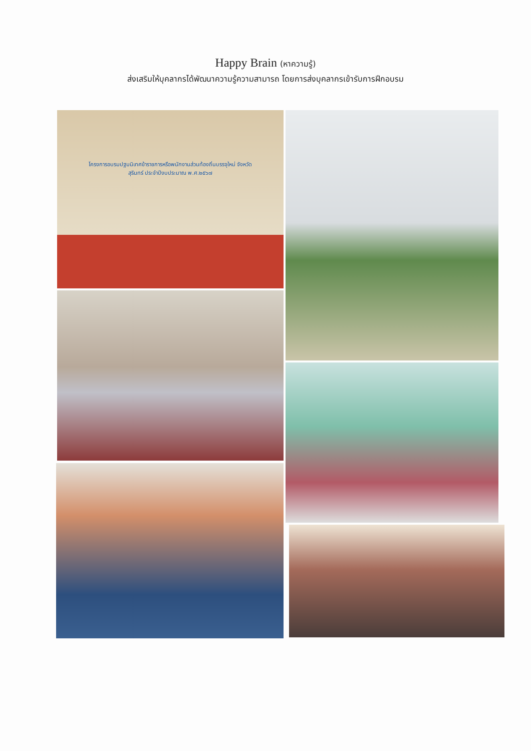Happy Brain (หาความรู้)
ส่งเสริมให้บุคลากรได้พัฒนาความรู้ความสามารถ โดยการส่งบุคลากรเข้ารับการฝึกอบรม
โครงการอบรมปฐมนิเทศข้าราชการหรือพนักงานส่วนท้องถิ่นบรรจุใหม่ จังหวัดสุรินทร์ ประจำปีงบประมาณ พ.ศ.๒๕๖๗